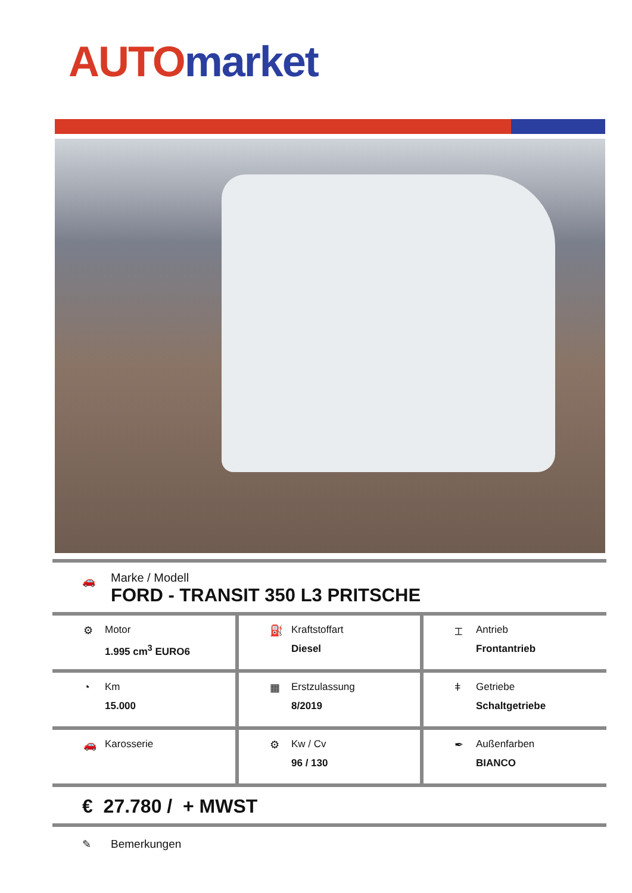AUTO market
🚗
Marke / Modell
FORD - TRANSIT 350 L3 PRITSCHE
| ⚙ Motor 1.995 cm<sup>3</sup> EURO6 | ⛽ Kraftstoffart Diesel | ⌶ Antrieb Frontantrieb |
| ◔ Km 15.000 | ▦ Erstzulassung 8/2019 | ǂ Getriebe Schaltgetriebe |
| 🚗 Karosserie | ⚙ Kw / Cv 96 / 130 | ✒ Außenfarben BIANCO |
€ 27.780 / + MWST
✎ Bemerkungen